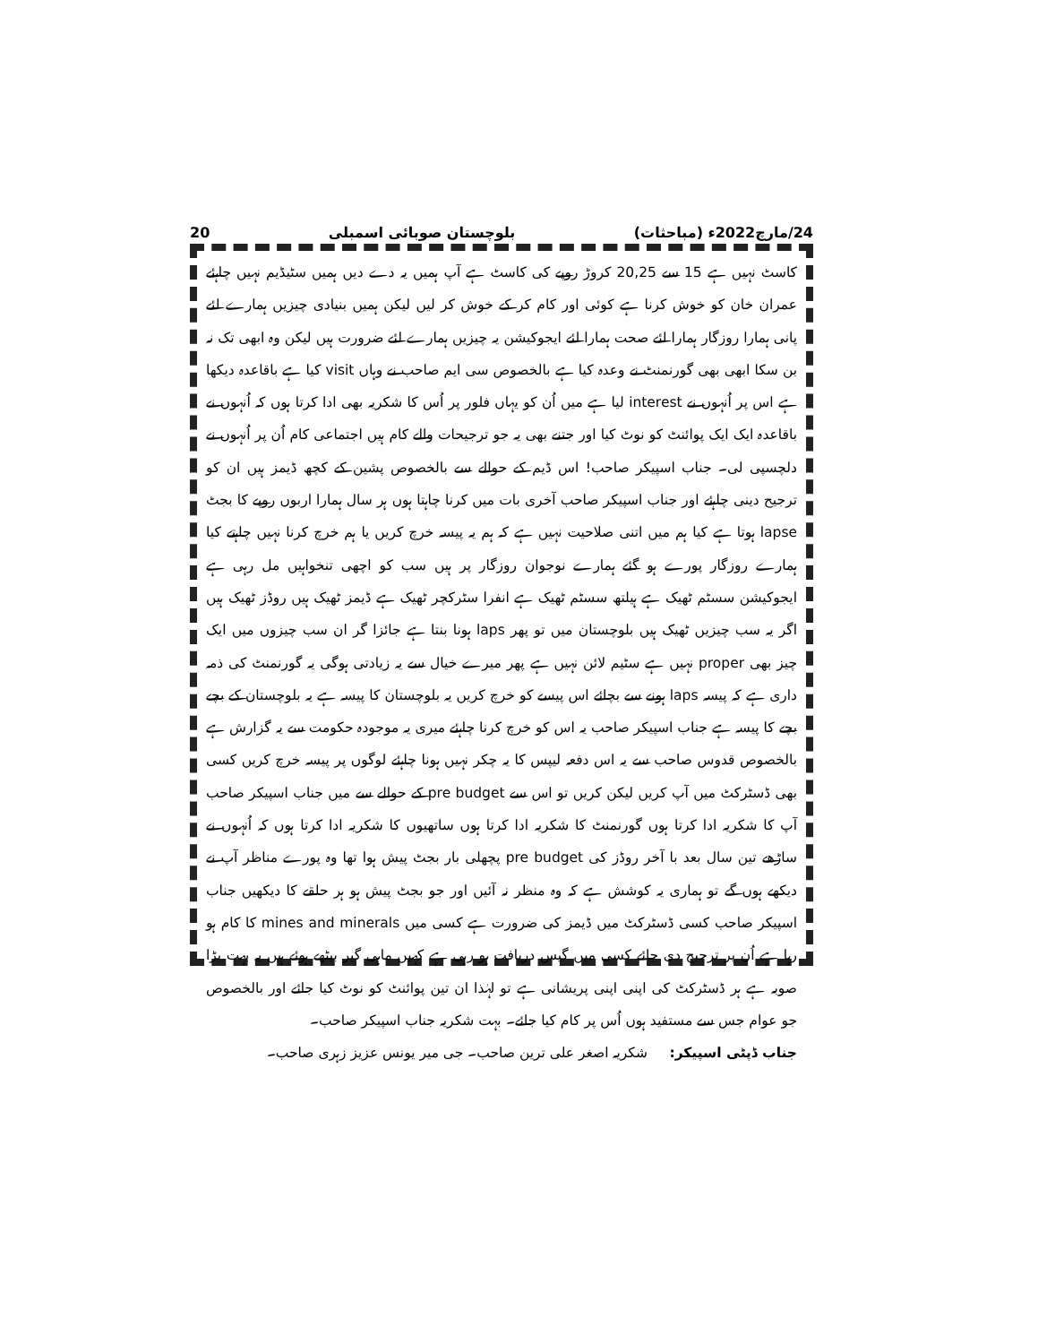24/مارچ2022ء (مباحثات) بلوچستان صوبائی اسمبلی 20
کاسٹ نہیں ہے 15 سے 20,25 کروڑ روپے کی کاسٹ ہے آپ ہمیں یہ دے دیں ہمیں سٹیڈیم نہیں چاہئے عمران خان کو خوش کرنا ہے کوئی اور کام کر کے خوش کر لیں لیکن ہمیں بنیادی چیزیں ہمارے لئے پانی ہمارا روزگار ہمارا لئے صحت ہمارا لئے ایجوکیشن یہ چیزیں ہمارے لئے ضرورت ہیں لیکن وہ ابھی تک نہ بن سکا ابھی بھی گورنمنٹ نے وعدہ کیا ہے بالخصوص سی ایم صاحب نے وہاں visit کیا ہے باقاعدہ دیکھا ہے اس پر اُنہوں نے interest لیا ہے میں اُن کو یہاں فلور پر اُس کا شکریہ بھی ادا کرتا ہوں کہ اُنہوں نے باقاعدہ ایک ایک پوائنٹ کو نوٹ کیا اور جتنے بھی یہ جو ترجیحات والے کام ہیں اجتماعی کام اُن پر اُنہوں نے دلچسپی لی۔ جناب اسپیکر صاحب! اس ڈیم کے حوالے سے بالخصوص پشین کے کچھ ڈیمز ہیں ان کو ترجیح دینی چاہئے اور جناب اسپیکر صاحب آخری بات میں کرنا چاہتا ہوں ہر سال ہمارا اربوں روپے کا بجٹ lapse ہوتا ہے کیا ہم میں اتنی صلاحیت نہیں ہے کہ ہم یہ پیسہ خرچ کریں یا ہم خرچ کرنا نہیں چاہتے کیا ہمارے روزگار پورے ہو گئے ہمارے نوجوان روزگار پر ہیں سب کو اچھی تنخواہیں مل رہی ہے ایجوکیشن سسٹم ٹھیک ہے ہیلتھ سسٹم ٹھیک ہے انفرا سٹرکچر ٹھیک ہے ڈیمز ٹھیک ہیں روڈز ٹھیک ہیں اگر یہ سب چیزیں ٹھیک ہیں بلوچستان میں تو پھر laps ہونا بنتا ہے جائزا گر ان سب چیزوں میں ایک چیز بھی proper نہیں ہے سٹیم لائن نہیں ہے پھر میرے خیال سے یہ زیادتی ہوگی یہ گورنمنٹ کی ذمہ داری ہے کہ پیسہ laps ہونے سے بچائے اس پیسے کو خرچ کریں یہ بلوچستان کا پیسہ ہے یہ بلوچستان کے بچے بچے کا پیسہ ہے جناب اسپیکر صاحب یہ اس کو خرچ کرنا چاہئے میری یہ موجودہ حکومت سے یہ گزارش ہے بالخصوص قدوس صاحب سے یہ اس دفعہ لیپس کا یہ چکر نہیں ہونا چاہئے لوگوں پر پیسہ خرچ کریں کسی بھی ڈسٹرکٹ میں آپ کریں لیکن کریں تو اس سے pre budget کے حوالے سے میں جناب اسپیکر صاحب آپ کا شکریہ ادا کرتا ہوں گورنمنٹ کا شکریہ ادا کرتا ہوں ساتھیوں کا شکریہ ادا کرتا ہوں کہ اُنہوں نے ساڑھے تین سال بعد با آخر روڈز کی pre budget پچھلی بار بجٹ پیش ہوا تھا وہ پورے مناظر آپ نے دیکھے ہوں گے تو ہماری یہ کوشش ہے کہ وہ منظر نہ آئیں اور جو بجٹ پیش ہو ہر حلقے کا دیکھیں جناب اسپیکر صاحب کسی ڈسٹرکٹ میں ڈیمز کی ضرورت ہے کسی میں mines and minerals کا کام ہو رہا ہے اُن پر ترجیح دی جائے کسی میں گیس دریافت ہو رہی ہے کہیں ماہی گیر بیٹھے ہوئے ہیں یہ بہت بڑا صوبہ ہے ہر ڈسٹرکٹ کی اپنی اپنی پریشانی ہے تو لہٰذا ان تین پوائنٹ کو نوٹ کیا جائے اور بالخصوص جو عوام جس سے مستفید ہوں اُس پر کام کیا جائے۔ بہت شکریہ جناب اسپیکر صاحب۔
جناب ڈپٹی اسپیکر: شکریہ اصغر علی ترین صاحب۔ جی میر یونس عزیز زہری صاحب۔